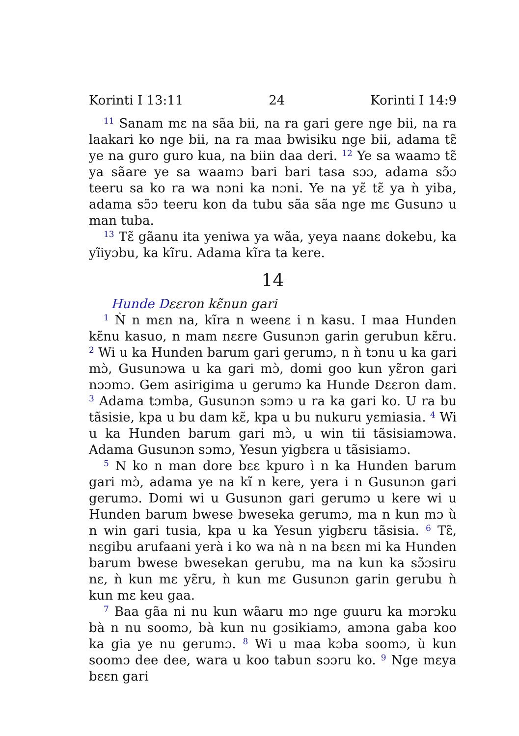Korinti I 13:11 24 Korinti I 14:9
<sup>11</sup> Sanam mɛ na sãa bii, na ra gari gere nge bii, na ra laakari ko nge bii, na ra maa bwisiku nge bii, adama tɛ̃ ye na guro guro kua, na biin daa deri. <sup>12</sup> Ye sa waamɔ tɛ̃ ya sãare ye sa waamɔ bari bari tasa sɔɔ, adama sɔ̃ɔ teeru sa ko ra wa nɔni ka nɔni. Ye na yɛ̃ tɛ̃ ya ǹ yiba, adama sɔ̃ɔ teeru kon da tubu sãa sãa nge mɛ Gusunɔ u man tuba.
<sup>13</sup> Tɛ̃ gãanu ita yeniwa ya wãa, yeya naanɛ dokebu, ka yĩiyɔbu, ka kĩru. Adama kĩra ta kere.
14
Hunde Dɛɛron kɛ̃nun gari
<sup>1</sup> Ǹ n mɛn na, kĩra n weenɛ i n kasu. I maa Hunden kɛ̃nu kasuo, n mam nɛɛre Gusunɔn garin gerubun kɛ̃ru. <sup>2</sup> Wi u ka Hunden barum gari gerumɔ, n ǹ tɔnu u ka gari mɔ̀, Gusunɔwa u ka gari mɔ̀, domi goo kun yɛ̃ron gari nɔɔmɔ. Gem asirigima u gerumɔ ka Hunde Dɛɛron dam. <sup>3</sup> Adama tɔmba, Gusunɔn sɔmɔ u ra ka gari ko. U ra bu tãsisie, kpa u bu dam kɛ̃, kpa u bu nukuru yɛmiasia. <sup>4</sup> Wi u ka Hunden barum gari mɔ̀, u win tii tãsisiamɔwa. Adama Gusunɔn sɔmɔ, Yesun yigbɛra u tãsisiamɔ.
<sup>5</sup> N ko n man dore bɛɛ kpuro ì n ka Hunden barum gari mɔ̀, adama ye na kĩ n kere, yera i n Gusunɔn gari gerumɔ. Domi wi u Gusunɔn gari gerumɔ u kere wi u Hunden barum bwese bweseka gerumɔ, ma n kun mɔ ù n win gari tusia, kpa u ka Yesun yigbɛru tãsisia. <sup>6</sup> Tɛ̃, nɛgibu arufaani yerà i ko wa nà n na bɛɛn mi ka Hunden barum bwese bwesekan gerubu, ma na kun ka sɔ̃ɔsiru nɛ, ǹ kun mɛ yɛ̃ru, ǹ kun mɛ Gusunɔn garin gerubu ǹ kun mɛ keu gaa.
<sup>7</sup> Baa gãa ni nu kun wãaru mɔ nge guuru ka mɔrɔku bà n nu soomɔ, bà kun nu gɔsikiamɔ, amɔna gaba koo ka gia ye nu gerumɔ. <sup>8</sup> Wi u maa kɔba soomɔ, ù kun soomɔ dee dee, wara u koo tabun sɔɔru ko. <sup>9</sup> Nge mɛya bɛɛn gari